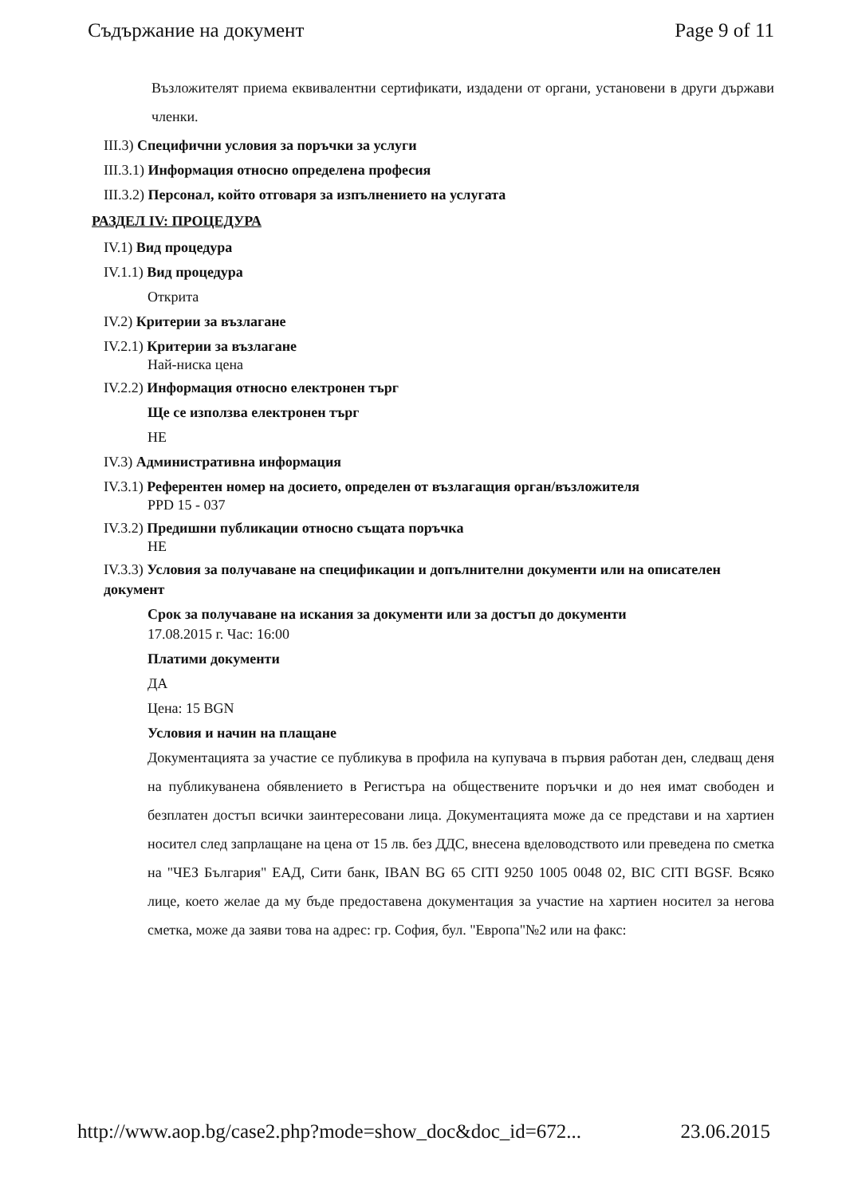Съдържание на документ Page 9 of 11
Възложителят приема еквивалентни сертификати, издадени от органи, установени в други държави членки.
III.3) Специфични условия за поръчки за услуги
III.3.1) Информация относно определена професия
III.3.2) Персонал, който отговаря за изпълнението на услугата
РАЗДЕЛ IV: ПРОЦЕДУРА
IV.1) Вид процедура
IV.1.1) Вид процедура
Открита
IV.2) Критерии за възлагане
IV.2.1) Критерии за възлагане
Най-ниска цена
IV.2.2) Информация относно електронен търг
Ще се използва електронен търг
НЕ
IV.3) Административна информация
IV.3.1) Референтен номер на досието, определен от възлагащия орган/възложителя
PPD 15 - 037
IV.3.2) Предишни публикации относно същата поръчка
НЕ
IV.3.3) Условия за получаване на спецификации и допълнителни документи или на описателен документ
Срок за получаване на искания за документи или за достъп до документи
17.08.2015 г. Час: 16:00
Платими документи
ДА
Цена: 15 BGN
Условия и начин на плащане
Документацията за участие се публикува в профила на купувача в първия работан ден, следващ деня на публикуванена обявлението в Регистъра на обществените поръчки и до нея имат свободен и безплатен достъп всички заинтересовани лица. Документацията може да се представи и на хартиен носител след запрлащане на цена от 15 лв. без ДДС, внесена вделоводството или преведена по сметка на "ЧЕЗ България" ЕАД, Сити банк, IBAN BG 65 CITI 9250 1005 0048 02, BIC CITI BGSF. Всяко лице, което желае да му бъде предоставена документация за участие на хартиен носител за негова сметка, може да заяви това на адрес: гр. София, бул. "Европа"№2 или на факс:
http://www.aop.bg/case2.php?mode=show_doc&doc_id=672... 23.06.2015